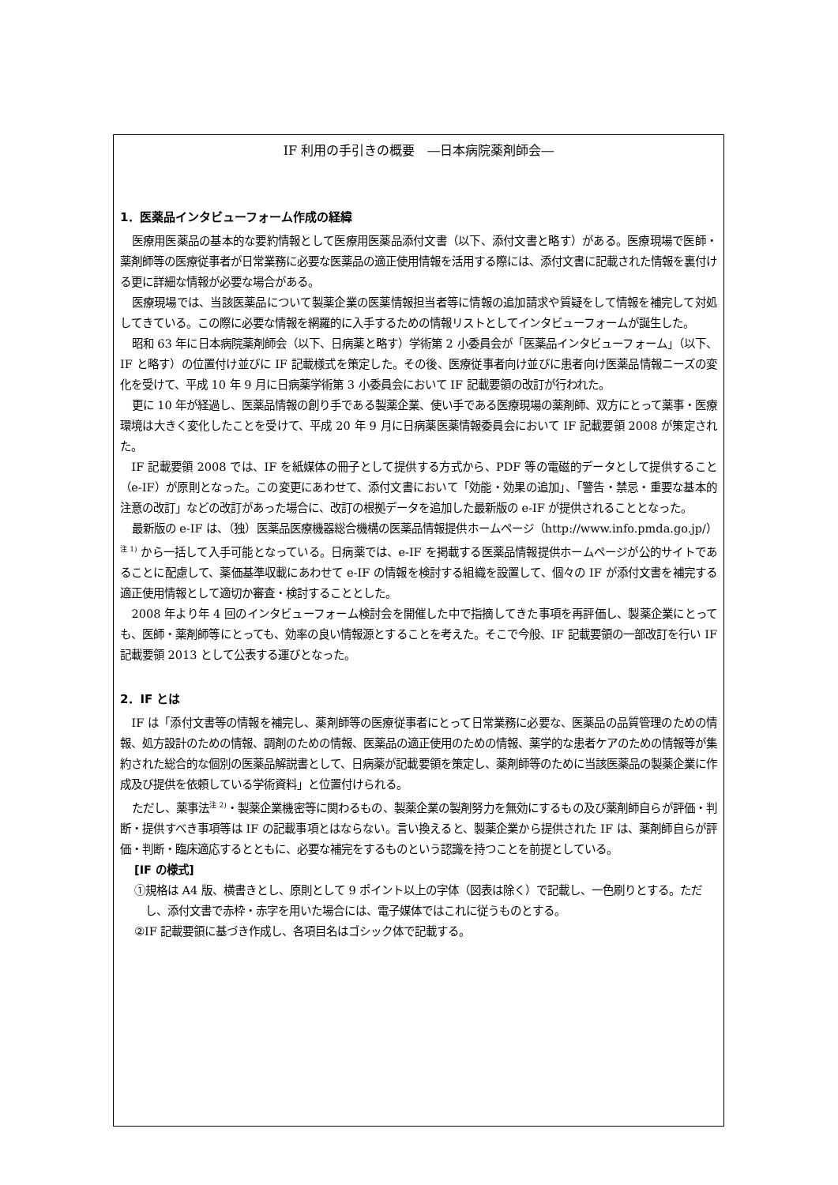IF 利用の手引きの概要　―日本病院薬剤師会―
1．医薬品インタビューフォーム作成の経緯
医療用医薬品の基本的な要約情報として医療用医薬品添付文書（以下、添付文書と略す）がある。医療現場で医師・薬剤師等の医療従事者が日常業務に必要な医薬品の適正使用情報を活用する際には、添付文書に記載された情報を裏付ける更に詳細な情報が必要な場合がある。
医療現場では、当該医薬品について製薬企業の医薬情報担当者等に情報の追加請求や質疑をして情報を補完して対処してきている。この際に必要な情報を網羅的に入手するための情報リストとしてインタビューフォームが誕生した。
昭和 63 年に日本病院薬剤師会（以下、日病薬と略す）学術第 2 小委員会が「医薬品インタビューフォーム」（以下、IF と略す）の位置付け並びに IF 記載様式を策定した。その後、医療従事者向け並びに患者向け医薬品情報ニーズの変化を受けて、平成 10 年 9 月に日病薬学術第 3 小委員会において IF 記載要領の改訂が行われた。
更に 10 年が経過し、医薬品情報の創り手である製薬企業、使い手である医療現場の薬剤師、双方にとって薬事・医療環境は大きく変化したことを受けて、平成 20 年 9 月に日病薬医薬情報委員会において IF 記載要領 2008 が策定された。
IF 記載要領 2008 では、IF を紙媒体の冊子として提供する方式から、PDF 等の電磁的データとして提供すること（e-IF）が原則となった。この変更にあわせて、添付文書において「効能・効果の追加」、「警告・禁忌・重要な基本的注意の改訂」などの改訂があった場合に、改訂の根拠データを追加した最新版の e-IF が提供されることとなった。
最新版の e-IF は、（独）医薬品医療機器総合機構の医薬品情報提供ホームページ（http://www.info.pmda.go.jp/）<sup>注 1)</sup> から一括して入手可能となっている。日病薬では、e-IF を掲載する医薬品情報提供ホームページが公的サイトであることに配慮して、薬価基準収載にあわせて e-IF の情報を検討する組織を設置して、個々の IF が添付文書を補完する適正使用情報として適切か審査・検討することとした。
2008 年より年 4 回のインタビューフォーム検討会を開催した中で指摘してきた事項を再評価し、製薬企業にとっても、医師・薬剤師等にとっても、効率の良い情報源とすることを考えた。そこで今般、IF 記載要領の一部改訂を行い IF 記載要領 2013 として公表する運びとなった。
2．IF とは
IF は「添付文書等の情報を補完し、薬剤師等の医療従事者にとって日常業務に必要な、医薬品の品質管理のための情報、処方設計のための情報、調剤のための情報、医薬品の適正使用のための情報、薬学的な患者ケアのための情報等が集約された総合的な個別の医薬品解説書として、日病薬が記載要領を策定し、薬剤師等のために当該医薬品の製薬企業に作成及び提供を依頼している学術資料」と位置付けられる。
ただし、薬事法<sup>注 2)</sup>・製薬企業機密等に関わるもの、製薬企業の製剤努力を無効にするもの及び薬剤師自らが評価・判断・提供すべき事項等は IF の記載事項とはならない。言い換えると、製薬企業から提供された IF は、薬剤師自らが評価・判断・臨床適応するとともに、必要な補完をするものという認識を持つことを前提としている。
[IF の様式]
①規格は A4 版、横書きとし、原則として 9 ポイント以上の字体（図表は除く）で記載し、一色刷りとする。ただし、添付文書で赤枠・赤字を用いた場合には、電子媒体ではこれに従うものとする。
②IF 記載要領に基づき作成し、各項目名はゴシック体で記載する。